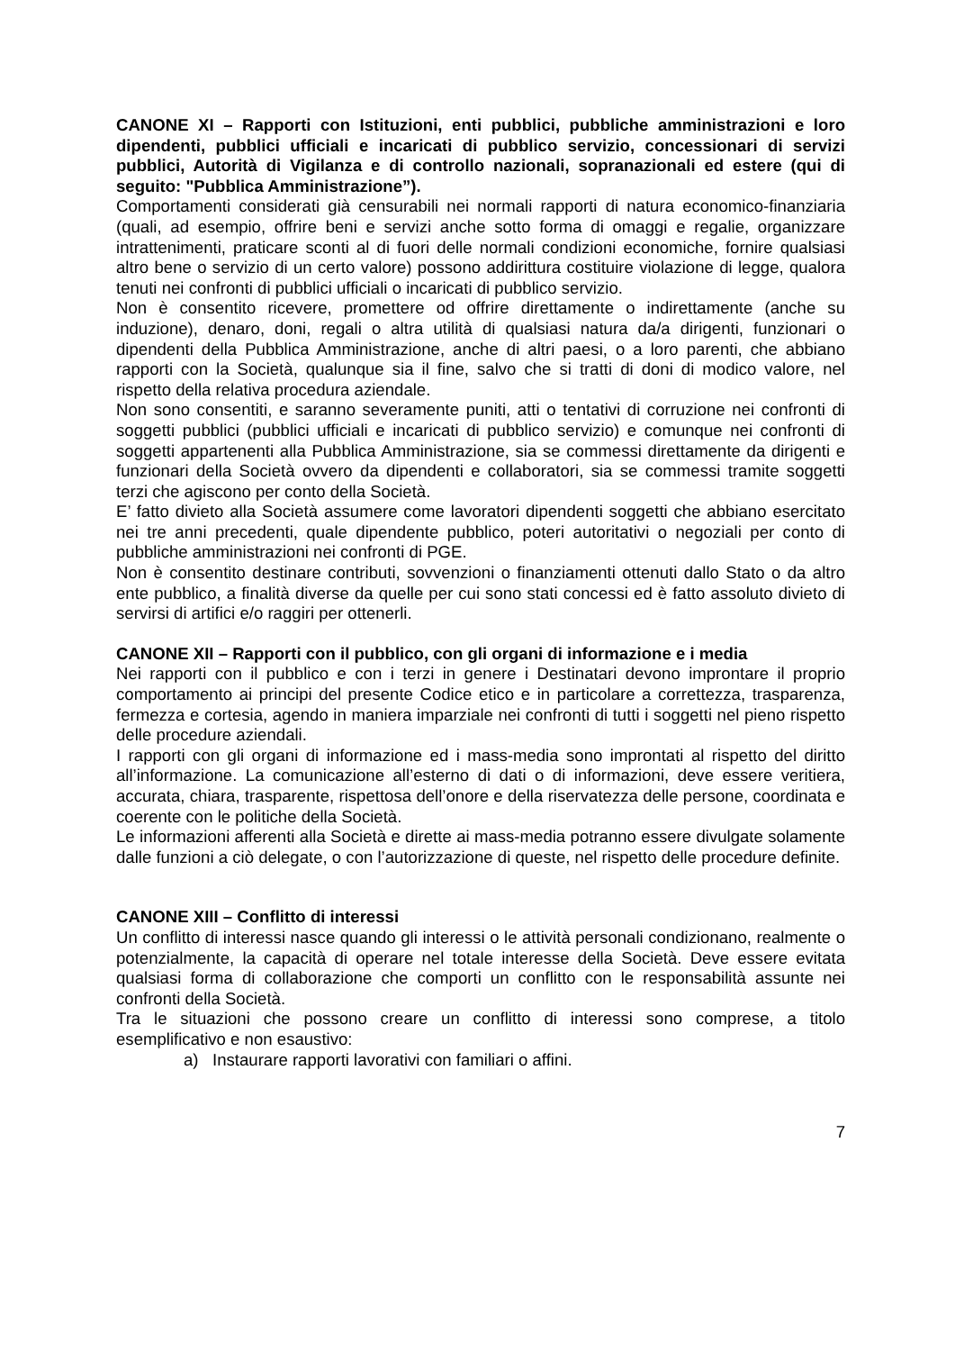CANONE XI – Rapporti con Istituzioni, enti pubblici, pubbliche amministrazioni e loro dipendenti, pubblici ufficiali e incaricati di pubblico servizio, concessionari di servizi pubblici, Autorità di Vigilanza e di controllo nazionali, sopranazionali ed estere (qui di seguito: "Pubblica Amministrazione”).
Comportamenti considerati già censurabili nei normali rapporti di natura economico-finanziaria (quali, ad esempio, offrire beni e servizi anche sotto forma di omaggi e regalie, organizzare intrattenimenti, praticare sconti al di fuori delle normali condizioni economiche, fornire qualsiasi altro bene o servizio di un certo valore) possono addirittura costituire violazione di legge, qualora tenuti nei confronti di pubblici ufficiali o incaricati di pubblico servizio.
Non è consentito ricevere, promettere od offrire direttamente o indirettamente (anche su induzione), denaro, doni, regali o altra utilità di qualsiasi natura da/a dirigenti, funzionari o dipendenti della Pubblica Amministrazione, anche di altri paesi, o a loro parenti, che abbiano rapporti con la Società, qualunque sia il fine, salvo che si tratti di doni di modico valore, nel rispetto della relativa procedura aziendale.
Non sono consentiti, e saranno severamente puniti, atti o tentativi di corruzione nei confronti di soggetti pubblici (pubblici ufficiali e incaricati di pubblico servizio) e comunque nei confronti di soggetti appartenenti alla Pubblica Amministrazione, sia se commessi direttamente da dirigenti e funzionari della Società ovvero da dipendenti e collaboratori, sia se commessi tramite soggetti terzi che agiscono per conto della Società.
E’ fatto divieto alla Società assumere come lavoratori dipendenti soggetti che abbiano esercitato nei tre anni precedenti, quale dipendente pubblico, poteri autoritativi o negoziali per conto di pubbliche amministrazioni nei confronti di PGE.
Non è consentito destinare contributi, sovvenzioni o finanziamenti ottenuti dallo Stato o da altro ente pubblico, a finalità diverse da quelle per cui sono stati concessi ed è fatto assoluto divieto di servirsi di artifici e/o raggiri per ottenerli.
CANONE XII – Rapporti con il pubblico, con gli organi di informazione e i media
Nei rapporti con il pubblico e con i terzi in genere i Destinatari devono improntare il proprio comportamento ai principi del presente Codice etico e in particolare a correttezza, trasparenza, fermezza e cortesia, agendo in maniera imparziale nei confronti di tutti i soggetti nel pieno rispetto delle procedure aziendali.
I rapporti con gli organi di informazione ed i mass-media sono improntati al rispetto del diritto all’informazione. La comunicazione all’esterno di dati o di informazioni, deve essere veritiera, accurata, chiara, trasparente, rispettosa dell’onore e della riservatezza delle persone, coordinata e coerente con le politiche della Società.
Le informazioni afferenti alla Società e dirette ai mass-media potranno essere divulgate solamente dalle funzioni a ciò delegate, o con l’autorizzazione di queste, nel rispetto delle procedure definite.
CANONE XIII – Conflitto di interessi
Un conflitto di interessi nasce quando gli interessi o le attività personali condizionano, realmente o potenzialmente, la capacità di operare nel totale interesse della Società. Deve essere evitata qualsiasi forma di collaborazione che comporti un conflitto con le responsabilità assunte nei confronti della Società.
Tra le situazioni che possono creare un conflitto di interessi sono comprese, a titolo esemplificativo e non esaustivo:
a) Instaurare rapporti lavorativi con familiari o affini.
7